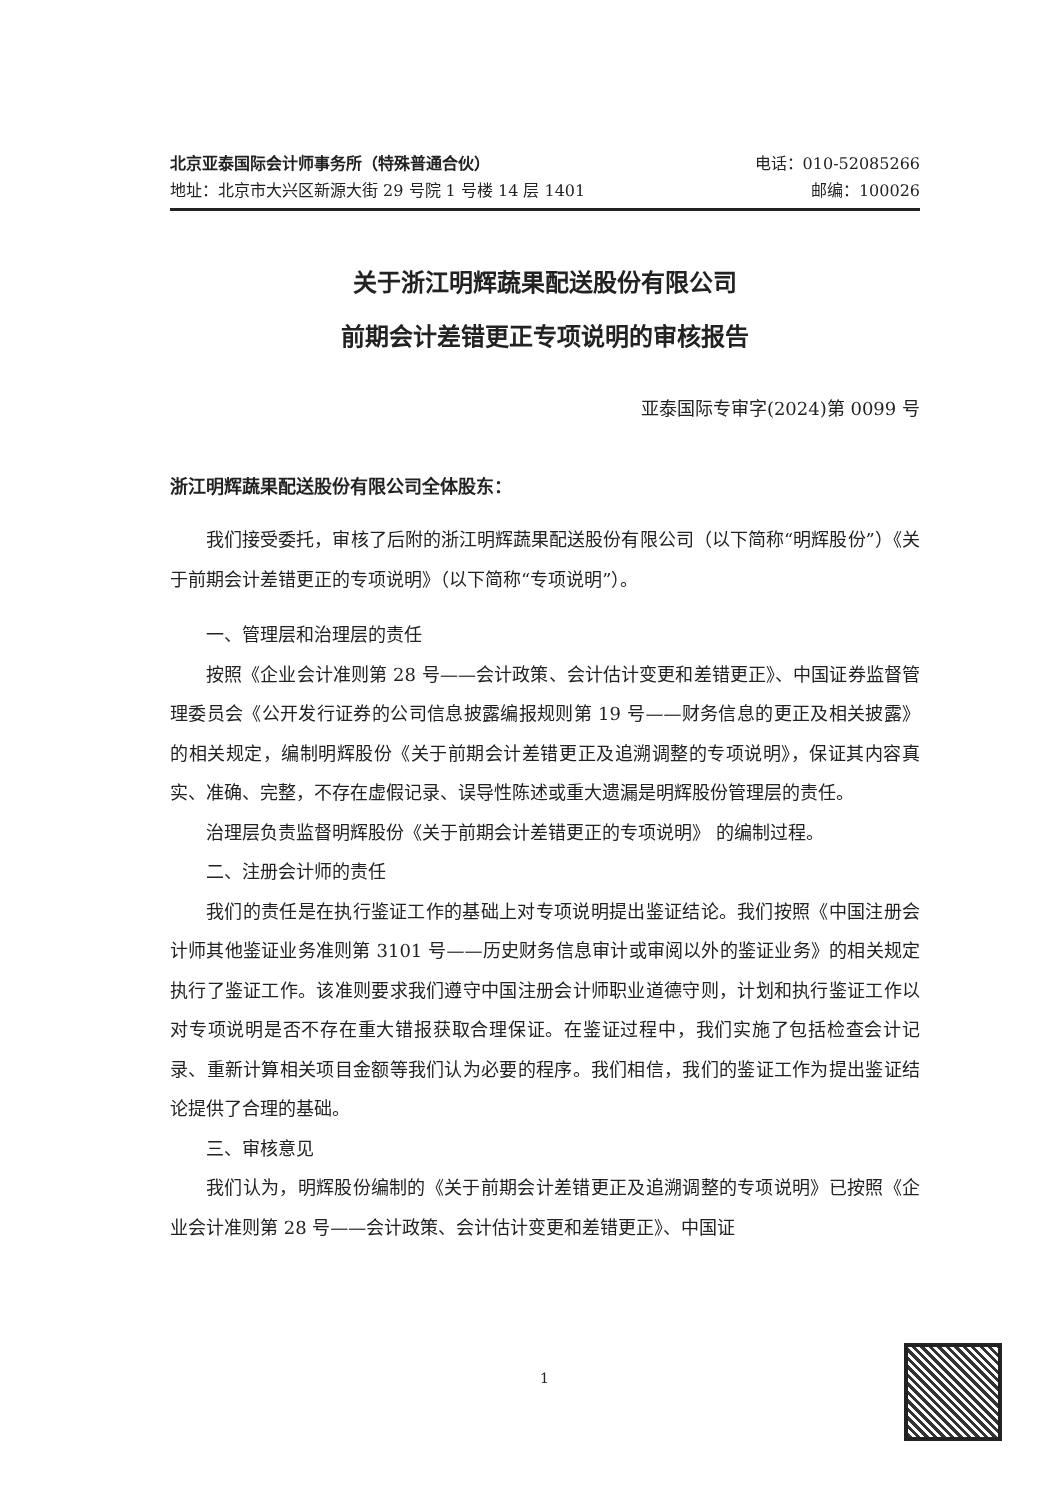北京亚泰国际会计师事务所（特殊普通合伙） 电话：010-52085266
地址：北京市大兴区新源大街 29 号院 1 号楼 14 层 1401 邮编：100026
关于浙江明辉蔬果配送股份有限公司
前期会计差错更正专项说明的审核报告
亚泰国际专审字(2024)第 0099 号
浙江明辉蔬果配送股份有限公司全体股东：
我们接受委托，审核了后附的浙江明辉蔬果配送股份有限公司（以下简称“明辉股份”）《关于前期会计差错更正的专项说明》（以下简称“专项说明”）。
一、管理层和治理层的责任
按照《企业会计准则第 28 号——会计政策、会计估计变更和差错更正》、中国证券监督管理委员会《公开发行证券的公司信息披露编报规则第 19 号——财务信息的更正及相关披露》的相关规定，编制明辉股份《关于前期会计差错更正及追溯调整的专项说明》，保证其内容真实、准确、完整，不存在虚假记录、误导性陈述或重大遗漏是明辉股份管理层的责任。
治理层负责监督明辉股份《关于前期会计差错更正的专项说明》 的编制过程。
二、注册会计师的责任
我们的责任是在执行鉴证工作的基础上对专项说明提出鉴证结论。我们按照《中国注册会计师其他鉴证业务准则第 3101 号——历史财务信息审计或审阅以外的鉴证业务》的相关规定执行了鉴证工作。该准则要求我们遵守中国注册会计师职业道德守则，计划和执行鉴证工作以对专项说明是否不存在重大错报获取合理保证。在鉴证过程中，我们实施了包括检查会计记录、重新计算相关项目金额等我们认为必要的程序。我们相信，我们的鉴证工作为提出鉴证结论提供了合理的基础。
三、审核意见
我们认为，明辉股份编制的《关于前期会计差错更正及追溯调整的专项说明》已按照《企业会计准则第 28 号——会计政策、会计估计变更和差错更正》、中国证
1